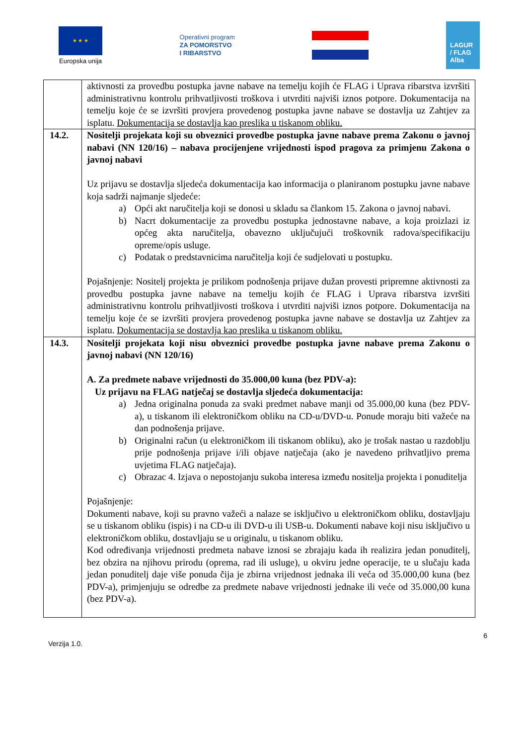★ ★ ★
Europska unija
Operativni program
ZA POMORSTVO
I RIBARSTVO
LAGUR / FLAG Alba
| | aktivnosti za provedbu postupka javne nabave na temelju kojih će FLAG i Uprava ribarstva izvršiti administrativnu kontrolu prihvatljivosti troškova i utvrditi najviši iznos potpore. Dokumentacija na temelju koje će se izvršiti provjera provedenog postupka javne nabave se dostavlja uz Zahtjev za isplatu. Dokumentacija se dostavlja kao preslika u tiskanom obliku. |
| 14.2. | Nositelji projekata koji su obveznici provedbe postupka javne nabave prema Zakonu o javnoj nabavi (NN 120/16) – nabava procijenjene vrijednosti ispod pragova za primjenu Zakona o javnoj nabavi Uz prijavu se dostavlja sljedeća dokumentacija kao informacija o planiranom postupku javne nabave koja sadrži najmanje sljedeće: a) Opći akt naručitelja koji se donosi u skladu sa člankom 15. Zakona o javnoj nabavi. b) Nacrt dokumentacije za provedbu postupka jednostavne nabave, a koja proizlazi iz općeg akta naručitelja, obavezno uključujući troškovnik radova/specifikaciju opreme/opis usluge. c) Podatak o predstavnicima naručitelja koji će sudjelovati u postupku. Pojašnjenje: Nositelj projekta je prilikom podnošenja prijave dužan provesti pripremne aktivnosti za provedbu postupka javne nabave na temelju kojih će FLAG i Uprava ribarstva izvršiti administrativnu kontrolu prihvatljivosti troškova i utvrditi najviši iznos potpore. Dokumentacija na temelju koje će se izvršiti provjera provedenog postupka javne nabave se dostavlja uz Zahtjev za isplatu. Dokumentacija se dostavlja kao preslika u tiskanom obliku. |
| 14.3. | Nositelji projekata koji nisu obveznici provedbe postupka javne nabave prema Zakonu o javnoj nabavi (NN 120/16) A. Za predmete nabave vrijednosti do 35.000,00 kuna (bez PDV-a): Uz prijavu na FLAG natječaj se dostavlja sljedeća dokumentacija: a) Jedna originalna ponuda za svaki predmet nabave manji od 35.000,00 kuna (bez PDV-a), u tiskanom ili elektroničkom obliku na CD-u/DVD-u. Ponude moraju biti važeće na dan podnošenja prijave. b) Originalni račun (u elektroničkom ili tiskanom obliku), ako je trošak nastao u razdoblju prije podnošenja prijave i/ili objave natječaja (ako je navedeno prihvatljivo prema uvjetima FLAG natječaja). c) Obrazac 4. Izjava o nepostojanju sukoba interesa između nositelja projekta i ponuditelja Pojašnjenje: Dokumenti nabave, koji su pravno važeći a nalaze se isključivo u elektroničkom obliku, dostavljaju se u tiskanom obliku (ispis) i na CD-u ili DVD-u ili USB-u. Dokumenti nabave koji nisu isključivo u elektroničkom obliku, dostavljaju se u originalu, u tiskanom obliku. Kod određivanja vrijednosti predmeta nabave iznosi se zbrajaju kada ih realizira jedan ponuditelj, bez obzira na njihovu prirodu (oprema, rad ili usluge), u okviru jedne operacije, te u slučaju kada jedan ponuditelj daje više ponuda čija je zbirna vrijednost jednaka ili veća od 35.000,00 kuna (bez PDV-a), primjenjuju se odredbe za predmete nabave vrijednosti jednake ili veće od 35.000,00 kuna (bez PDV-a). |
6
Verzija 1.0.